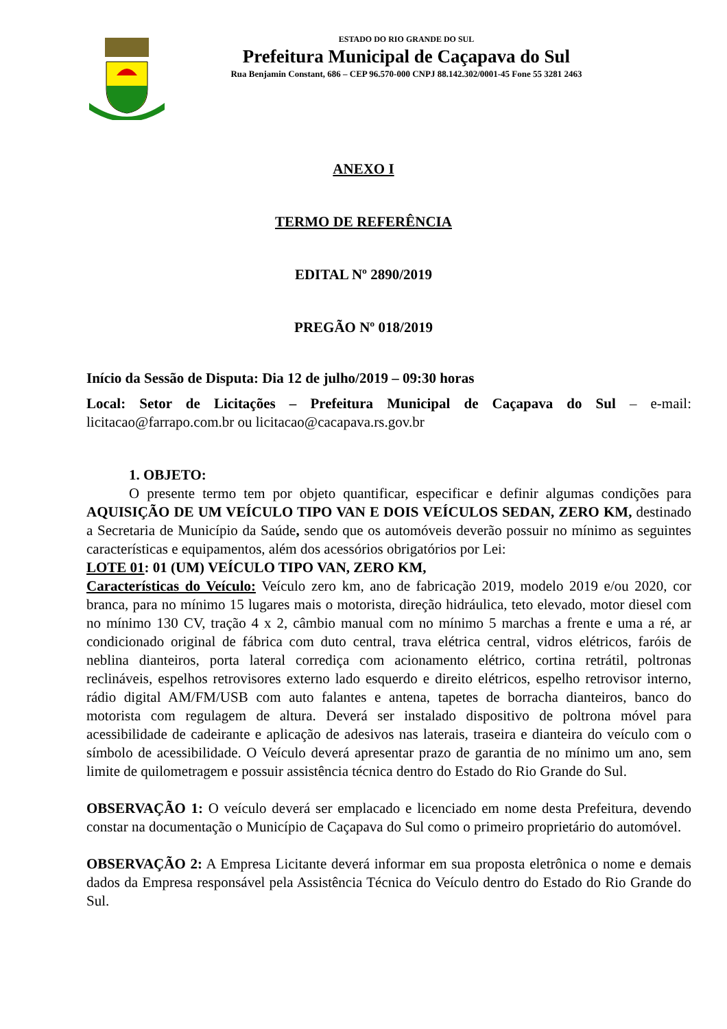ESTADO DO RIO GRANDE DO SUL
Prefeitura Municipal de Caçapava do Sul
Rua Benjamin Constant, 686 – CEP 96.570-000 CNPJ 88.142.302/0001-45 Fone 55 3281 2463
ANEXO I
TERMO DE REFERÊNCIA
EDITAL Nº 2890/2019
PREGÃO Nº 018/2019
Início da Sessão de Disputa: Dia 12 de julho/2019 – 09:30 horas
Local: Setor de Licitações – Prefeitura Municipal de Caçapava do Sul – e-mail: licitacao@farrapo.com.br ou licitacao@cacapava.rs.gov.br
1. OBJETO:
O presente termo tem por objeto quantificar, especificar e definir algumas condições para AQUISIÇÃO DE UM VEÍCULO TIPO VAN E DOIS VEÍCULOS SEDAN, ZERO KM, destinado a Secretaria de Município da Saúde, sendo que os automóveis deverão possuir no mínimo as seguintes características e equipamentos, além dos acessórios obrigatórios por Lei:
LOTE 01: 01 (UM) VEÍCULO TIPO VAN, ZERO KM,
Características do Veículo: Veículo zero km, ano de fabricação 2019, modelo 2019 e/ou 2020, cor branca, para no mínimo 15 lugares mais o motorista, direção hidráulica, teto elevado, motor diesel com no mínimo 130 CV, tração 4 x 2, câmbio manual com no mínimo 5 marchas a frente e uma a ré, ar condicionado original de fábrica com duto central, trava elétrica central, vidros elétricos, faróis de neblina dianteiros, porta lateral corrediça com acionamento elétrico, cortina retrátil, poltronas reclináveis, espelhos retrovisores externo lado esquerdo e direito elétricos, espelho retrovisor interno, rádio digital AM/FM/USB com auto falantes e antena, tapetes de borracha dianteiros, banco do motorista com regulagem de altura. Deverá ser instalado dispositivo de poltrona móvel para acessibilidade de cadeirante e aplicação de adesivos nas laterais, traseira e dianteira do veículo com o símbolo de acessibilidade. O Veículo deverá apresentar prazo de garantia de no mínimo um ano, sem limite de quilometragem e possuir assistência técnica dentro do Estado do Rio Grande do Sul.
OBSERVAÇÃO 1: O veículo deverá ser emplacado e licenciado em nome desta Prefeitura, devendo constar na documentação o Município de Caçapava do Sul como o primeiro proprietário do automóvel.
OBSERVAÇÃO 2: A Empresa Licitante deverá informar em sua proposta eletrônica o nome e demais dados da Empresa responsável pela Assistência Técnica do Veículo dentro do Estado do Rio Grande do Sul.